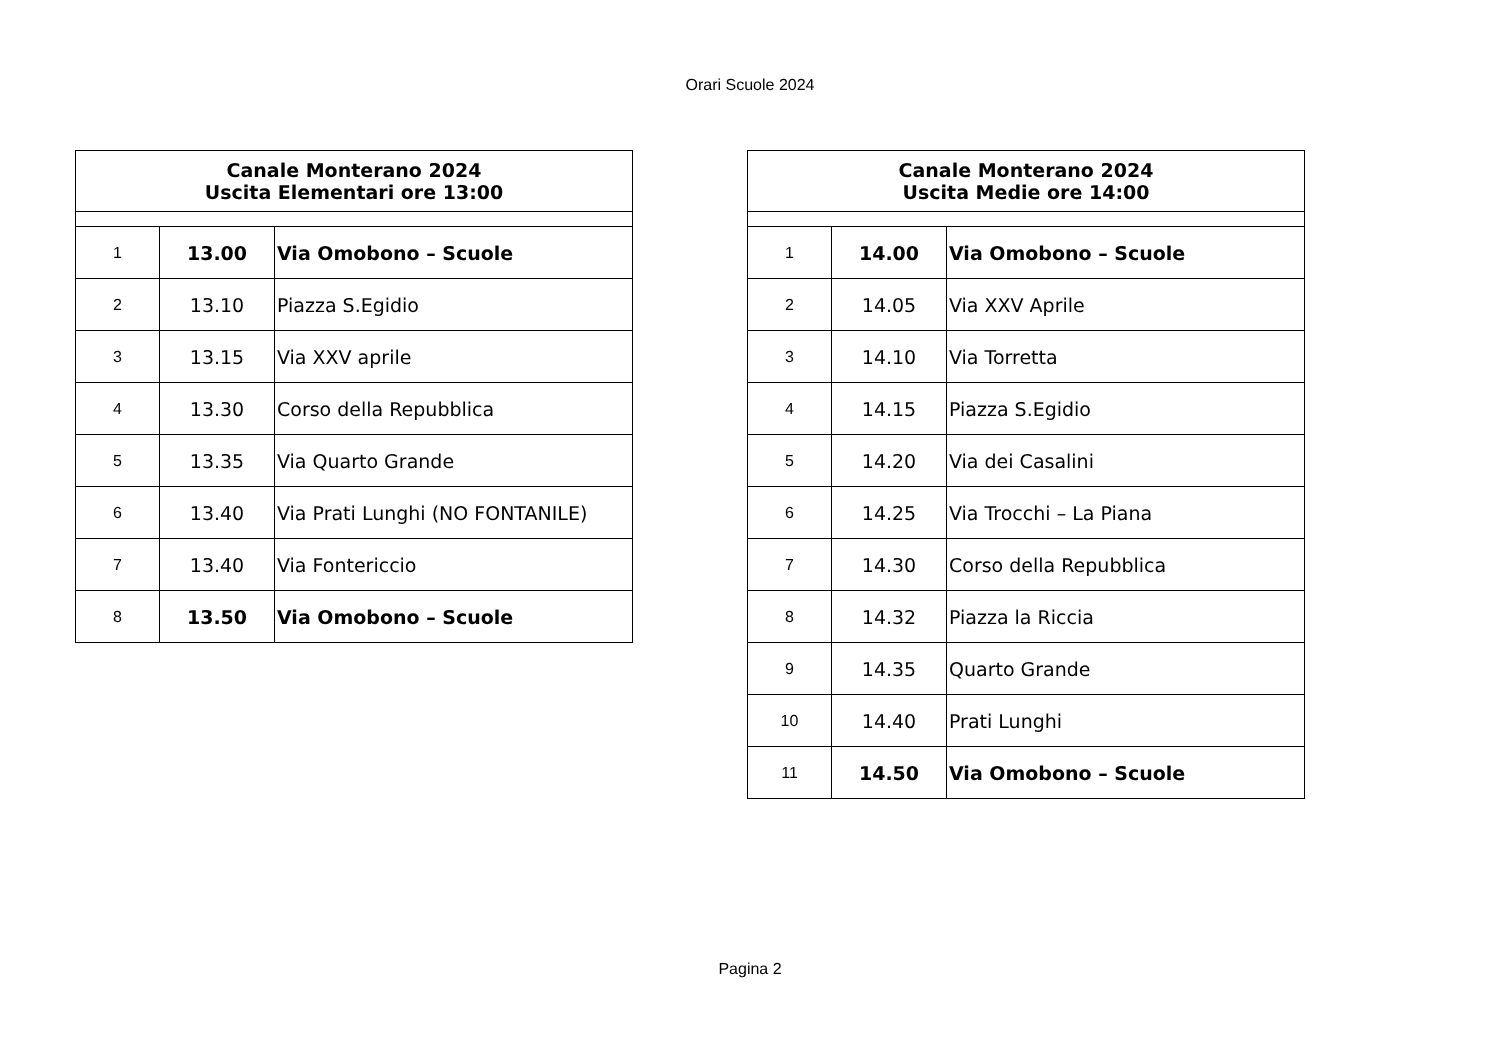Orari Scuole 2024
| Canale Monterano 2024 Uscita Elementari ore 13:00 | | |
| --- | --- | --- |
| 1 | 13.00 | Via Omobono – Scuole |
| 2 | 13.10 | Piazza S.Egidio |
| 3 | 13.15 | Via XXV aprile |
| 4 | 13.30 | Corso della Repubblica |
| 5 | 13.35 | Via Quarto Grande |
| 6 | 13.40 | Via Prati Lunghi (NO FONTANILE) |
| 7 | 13.40 | Via Fontericcio |
| 8 | 13.50 | Via Omobono – Scuole |
| Canale Monterano 2024 Uscita Medie ore 14:00 | | |
| --- | --- | --- |
| 1 | 14.00 | Via Omobono – Scuole |
| 2 | 14.05 | Via XXV Aprile |
| 3 | 14.10 | Via Torretta |
| 4 | 14.15 | Piazza S.Egidio |
| 5 | 14.20 | Via dei Casalini |
| 6 | 14.25 | Via Trocchi – La Piana |
| 7 | 14.30 | Corso della Repubblica |
| 8 | 14.32 | Piazza la Riccia |
| 9 | 14.35 | Quarto Grande |
| 10 | 14.40 | Prati Lunghi |
| 11 | 14.50 | Via Omobono – Scuole |
Pagina 2